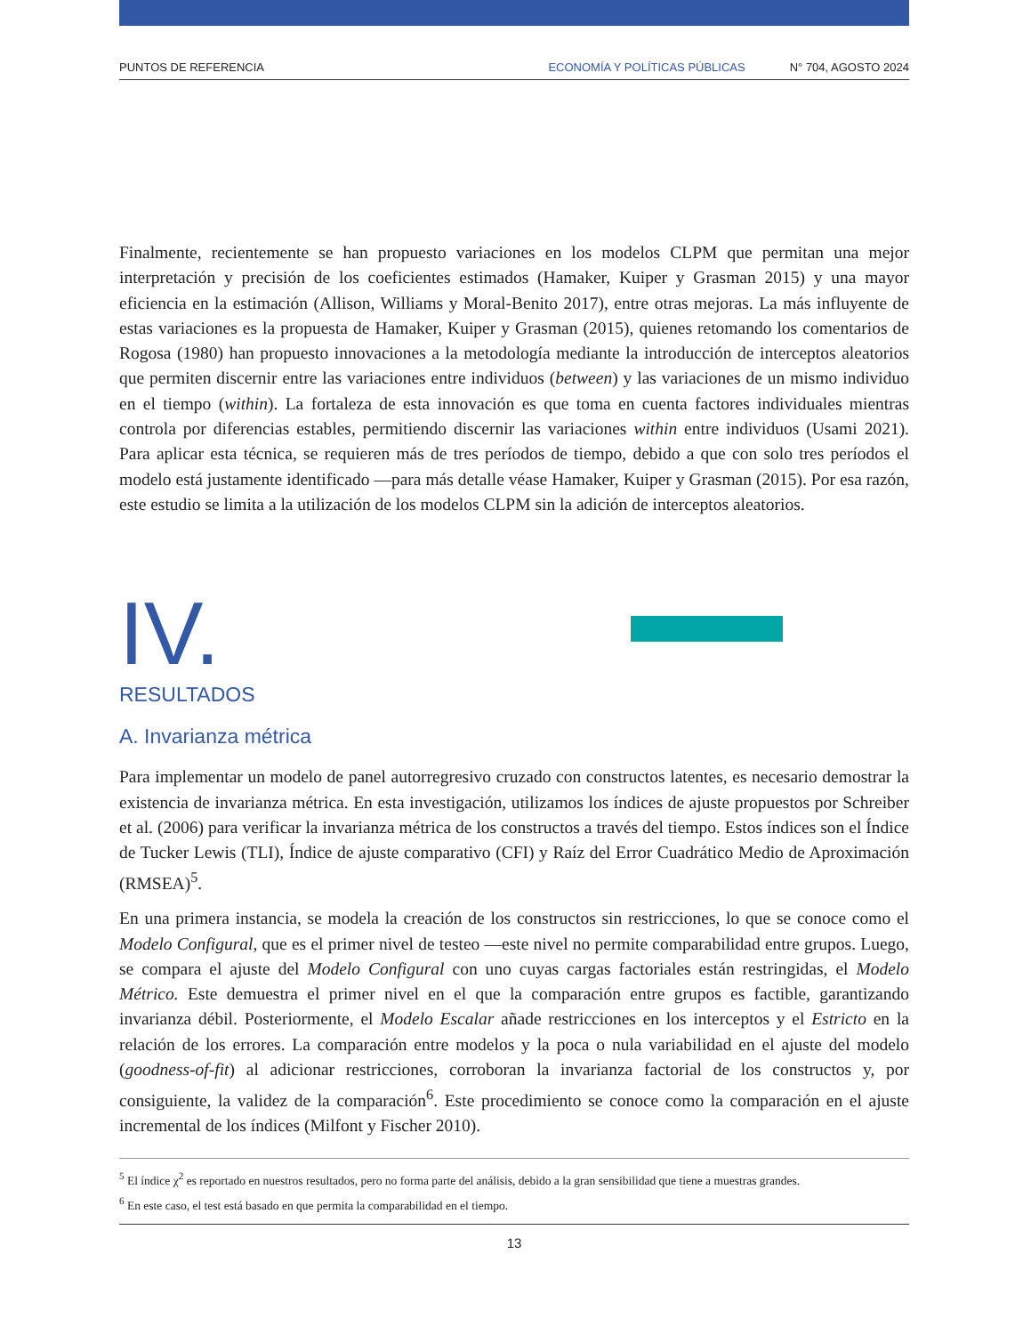PUNTOS DE REFERENCIA ECONOMÍA Y POLÍTICAS PÚBLICAS N° 704, AGOSTO 2024
Finalmente, recientemente se han propuesto variaciones en los modelos CLPM que permitan una mejor interpretación y precisión de los coeficientes estimados (Hamaker, Kuiper y Grasman 2015) y una mayor eficiencia en la estimación (Allison, Williams y Moral-Benito 2017), entre otras mejoras. La más influyente de estas variaciones es la propuesta de Hamaker, Kuiper y Grasman (2015), quienes retomando los comentarios de Rogosa (1980) han propuesto innovaciones a la metodología mediante la introducción de interceptos aleatorios que permiten discernir entre las variaciones entre individuos (between) y las variaciones de un mismo individuo en el tiempo (within). La fortaleza de esta innovación es que toma en cuenta factores individuales mientras controla por diferencias estables, permitiendo discernir las variaciones within entre individuos (Usami 2021). Para aplicar esta técnica, se requieren más de tres períodos de tiempo, debido a que con solo tres períodos el modelo está justamente identificado —para más detalle véase Hamaker, Kuiper y Grasman (2015). Por esa razón, este estudio se limita a la utilización de los modelos CLPM sin la adición de interceptos aleatorios.
IV.
RESULTADOS
A. Invarianza métrica
Para implementar un modelo de panel autorregresivo cruzado con constructos latentes, es necesario demostrar la existencia de invarianza métrica. En esta investigación, utilizamos los índices de ajuste propuestos por Schreiber et al. (2006) para verificar la invarianza métrica de los constructos a través del tiempo. Estos índices son el Índice de Tucker Lewis (TLI), Índice de ajuste comparativo (CFI) y Raíz del Error Cuadrático Medio de Aproximación (RMSEA)<sup>5</sup>.
En una primera instancia, se modela la creación de los constructos sin restricciones, lo que se conoce como el Modelo Configural, que es el primer nivel de testeo —este nivel no permite comparabilidad entre grupos. Luego, se compara el ajuste del Modelo Configural con uno cuyas cargas factoriales están restringidas, el Modelo Métrico. Este demuestra el primer nivel en el que la comparación entre grupos es factible, garantizando invarianza débil. Posteriormente, el Modelo Escalar añade restricciones en los interceptos y el Estricto en la relación de los errores. La comparación entre modelos y la poca o nula variabilidad en el ajuste del modelo (goodness-of-fit) al adicionar restricciones, corroboran la invarianza factorial de los constructos y, por consiguiente, la validez de la comparación<sup>6</sup>. Este procedimiento se conoce como la comparación en el ajuste incremental de los índices (Milfont y Fischer 2010).
<sup>5</sup> El índice χ<sup>2</sup> es reportado en nuestros resultados, pero no forma parte del análisis, debido a la gran sensibilidad que tiene a muestras grandes.
<sup>6</sup> En este caso, el test está basado en que permita la comparabilidad en el tiempo.
13